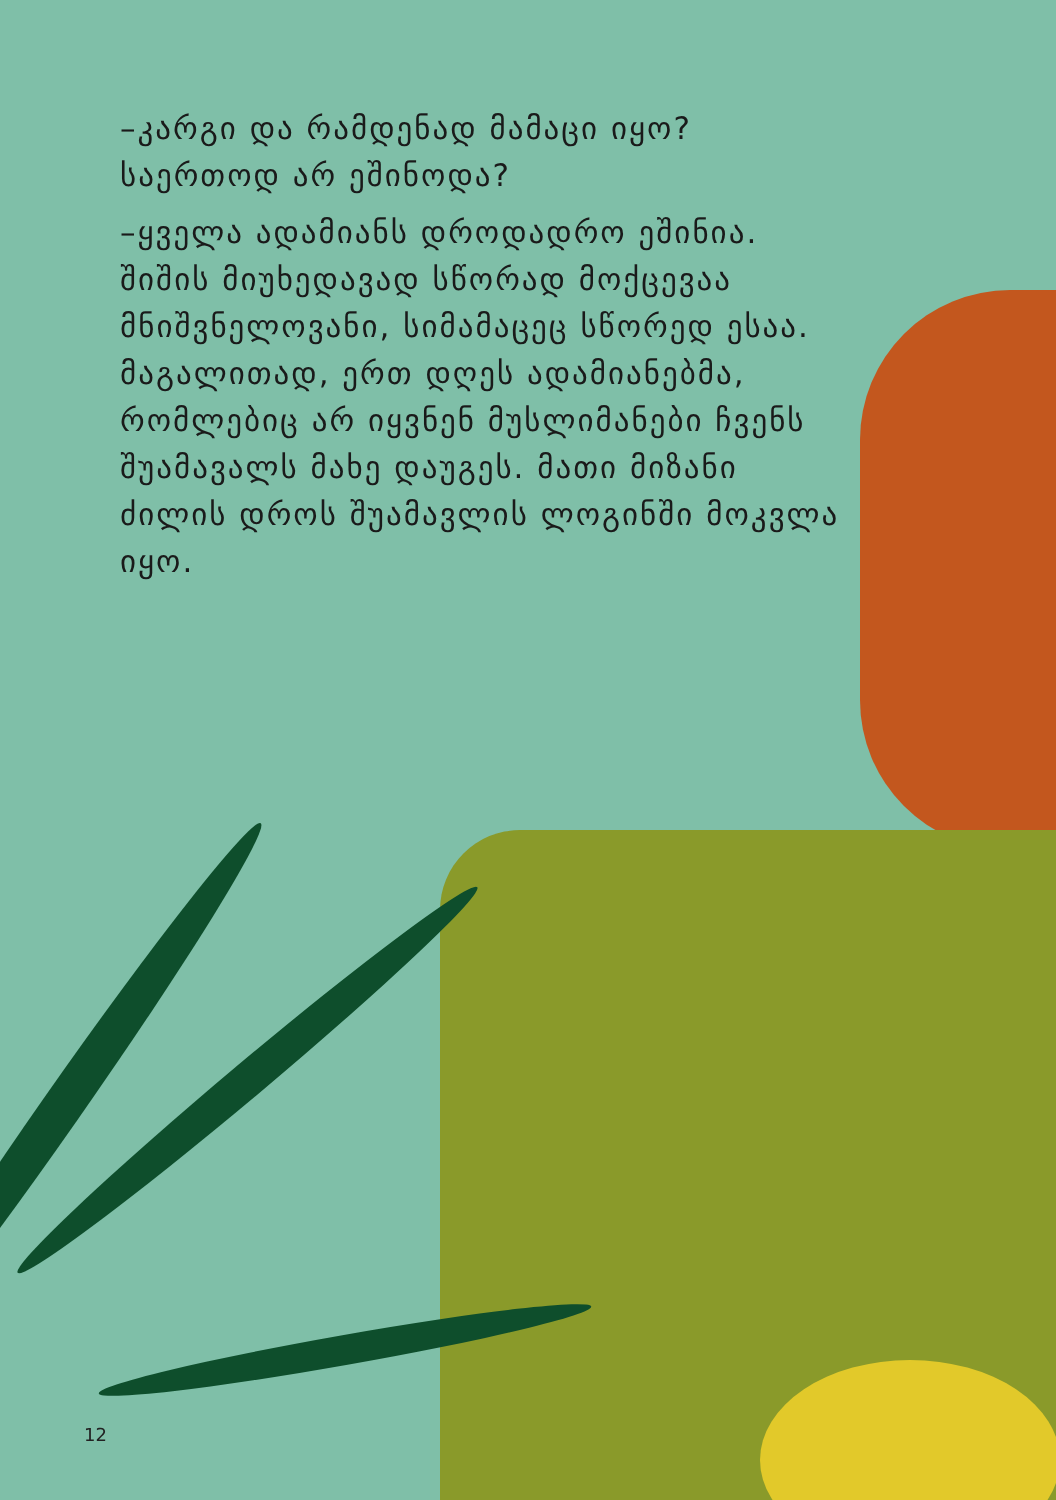–კარგი და რამდენად მამაცი იყო? საერთოდ არ ეშინოდა?
–ყველა ადამიანს დროდადრო ეშინია. შიშის მიუხედავად სწორად მოქცევაა მნიშვნელოვანი, სიმამაცეც სწორედ ესაა. მაგალითად, ერთ დღეს ადამიანებმა, რომლებიც არ იყვნენ მუსლიმანები ჩვენს შუამავალს მახე დაუგეს. მათი მიზანი ძილის დროს შუამავლის ლოგინში მოკვლა იყო.
12